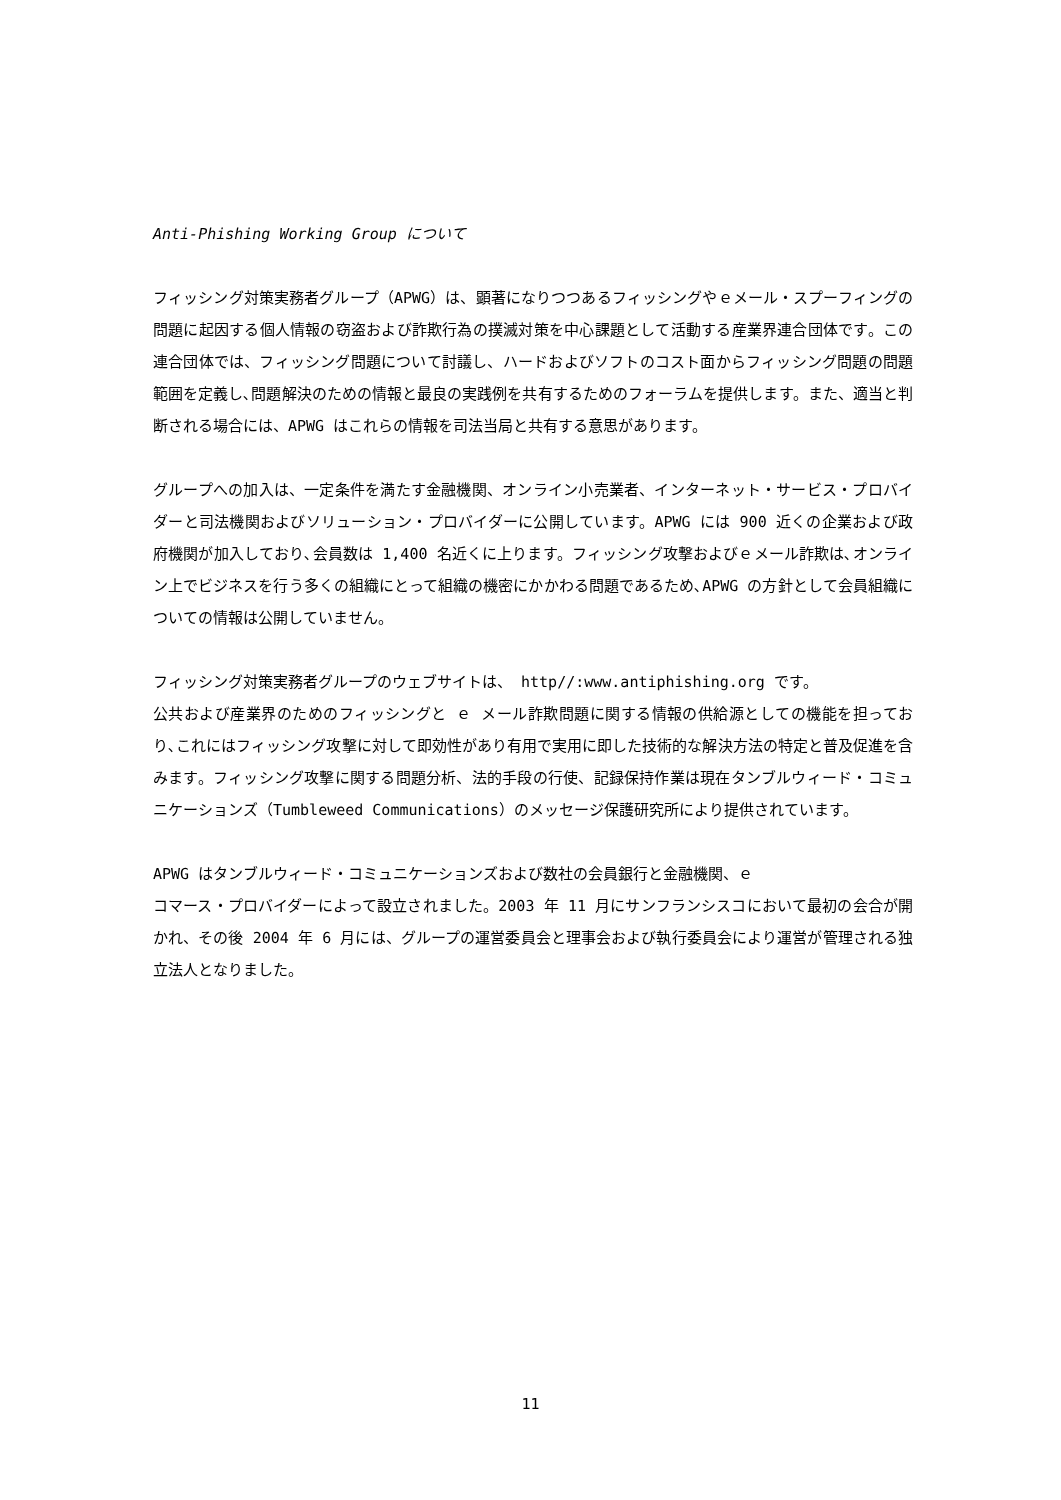Anti-Phishing Working Group について
フィッシング対策実務者グループ（APWG）は、顕著になりつつあるフィッシングやｅメール・スプーフィングの問題に起因する個人情報の窃盗および詐欺行為の撲滅対策を中心課題として活動する産業界連合団体です。この連合団体では、フィッシング問題について討議し、ハードおよびソフトのコスト面からフィッシング問題の問題範囲を定義し､問題解決のための情報と最良の実践例を共有するためのフォーラムを提供します。また、適当と判断される場合には、APWG はこれらの情報を司法当局と共有する意思があります。
グループへの加入は、一定条件を満たす金融機関、オンライン小売業者、インターネット・サービス・プロバイダーと司法機関およびソリューション・プロバイダーに公開しています。APWG には 900 近くの企業および政府機関が加入しており､会員数は 1,400 名近くに上ります。フィッシング攻撃およびｅメール詐欺は､オンライン上でビジネスを行う多くの組織にとって組織の機密にかかわる問題であるため､APWG の方針として会員組織についての情報は公開していません。
フィッシング対策実務者グループのウェブサイトは、 http//:www.antiphishing.org です。
公共および産業界のためのフィッシングと ｅ メール詐欺問題に関する情報の供給源としての機能を担っており､これにはフィッシング攻撃に対して即効性があり有用で実用に即した技術的な解決方法の特定と普及促進を含みます。フィッシング攻撃に関する問題分析、法的手段の行使、記録保持作業は現在タンブルウィード・コミュニケーションズ（Tumbleweed Communications）のメッセージ保護研究所により提供されています。
APWG はタンブルウィード・コミュニケーションズおよび数社の会員銀行と金融機関、ｅ
コマース・プロバイダーによって設立されました。2003 年 11 月にサンフランシスコにおいて最初の会合が開かれ、その後 2004 年 6 月には、グループの運営委員会と理事会および執行委員会により運営が管理される独立法人となりました。
11